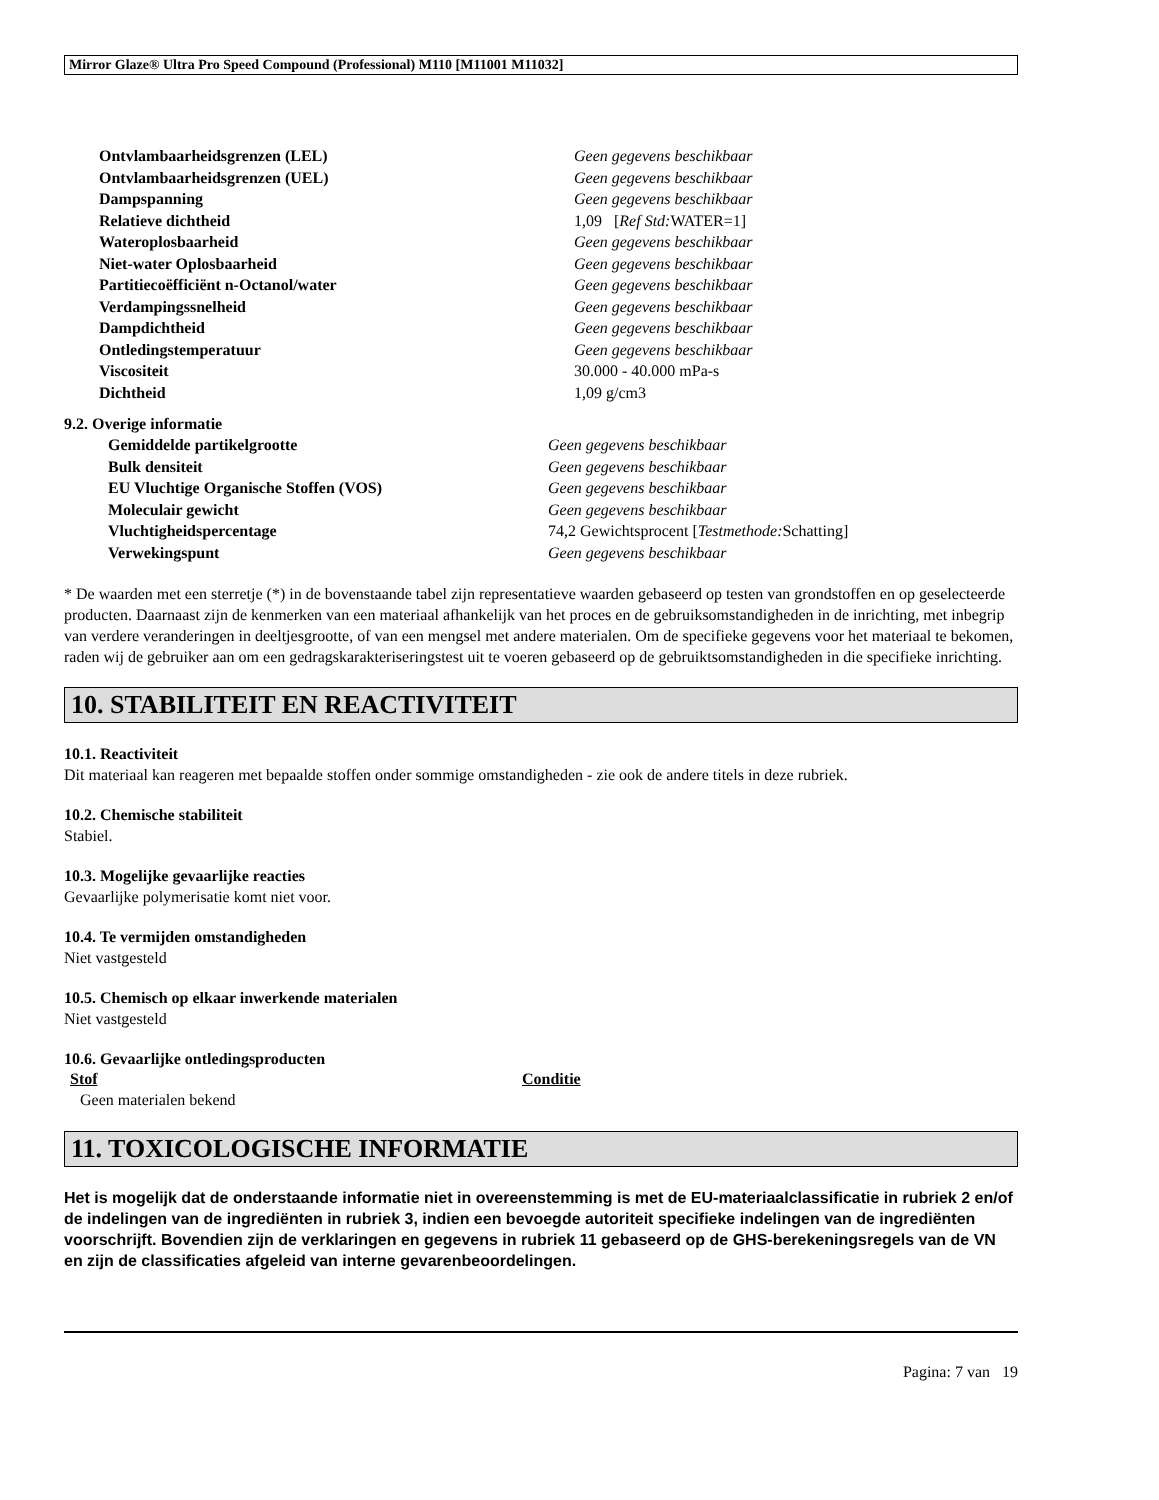Mirror Glaze® Ultra Pro Speed Compound (Professional) M110 [M11001 M11032]
| Ontvlambaarheidsgrenzen (LEL) | Geen gegevens beschikbaar |
| Ontvlambaarheidsgrenzen (UEL) | Geen gegevens beschikbaar |
| Dampspanning | Geen gegevens beschikbaar |
| Relatieve dichtheid | 1,09 [ Ref Std: WATER=1] |
| Wateroplosbaarheid | Geen gegevens beschikbaar |
| Niet-water Oplosbaarheid | Geen gegevens beschikbaar |
| Partitiecoëfficiënt n-Octanol/water | Geen gegevens beschikbaar |
| Verdampingssnelheid | Geen gegevens beschikbaar |
| Dampdichtheid | Geen gegevens beschikbaar |
| Ontledingstemperatuur | Geen gegevens beschikbaar |
| Viscositeit | 30.000 - 40.000 mPa-s |
| Dichtheid | 1,09 g/cm3 |
9.2. Overige informatie
| Gemiddelde partikelgrootte | Geen gegevens beschikbaar |
| Bulk densiteit | Geen gegevens beschikbaar |
| EU Vluchtige Organische Stoffen (VOS) | Geen gegevens beschikbaar |
| Moleculair gewicht | Geen gegevens beschikbaar |
| Vluchtigheidspercentage | 74,2 Gewichtsprocent [ Testmethode: Schatting] |
| Verwekingspunt | Geen gegevens beschikbaar |
* De waarden met een sterretje (*) in de bovenstaande tabel zijn representatieve waarden gebaseerd op testen van grondstoffen en op geselecteerde producten. Daarnaast zijn de kenmerken van een materiaal afhankelijk van het proces en de gebruiksomstandigheden in de inrichting, met inbegrip van verdere veranderingen in deeltjesgrootte, of van een mengsel met andere materialen. Om de specifieke gegevens voor het materiaal te bekomen, raden wij de gebruiker aan om een gedragskarakteriseringstest uit te voeren gebaseerd op de gebruiktsomstandigheden in die specifieke inrichting.
10. STABILITEIT EN REACTIVITEIT
10.1. Reactiviteit
Dit materiaal kan reageren met bepaalde stoffen onder sommige omstandigheden - zie ook de andere titels in deze rubriek.
10.2. Chemische stabiliteit
Stabiel.
10.3. Mogelijke gevaarlijke reacties
Gevaarlijke polymerisatie komt niet voor.
10.4. Te vermijden omstandigheden
Niet vastgesteld
10.5. Chemisch op elkaar inwerkende materialen
Niet vastgesteld
10.6. Gevaarlijke ontledingsproducten
| Stof | Conditie |
| --- | --- |
| Geen materialen bekend | |
11. TOXICOLOGISCHE INFORMATIE
Het is mogelijk dat de onderstaande informatie niet in overeenstemming is met de EU-materiaalclassificatie in rubriek 2 en/of de indelingen van de ingrediënten in rubriek 3, indien een bevoegde autoriteit specifieke indelingen van de ingrediënten voorschrijft. Bovendien zijn de verklaringen en gegevens in rubriek 11 gebaseerd op de GHS-berekeningsregels van de VN en zijn de classificaties afgeleid van interne gevarenbeoordelingen.
Pagina: 7 van 19